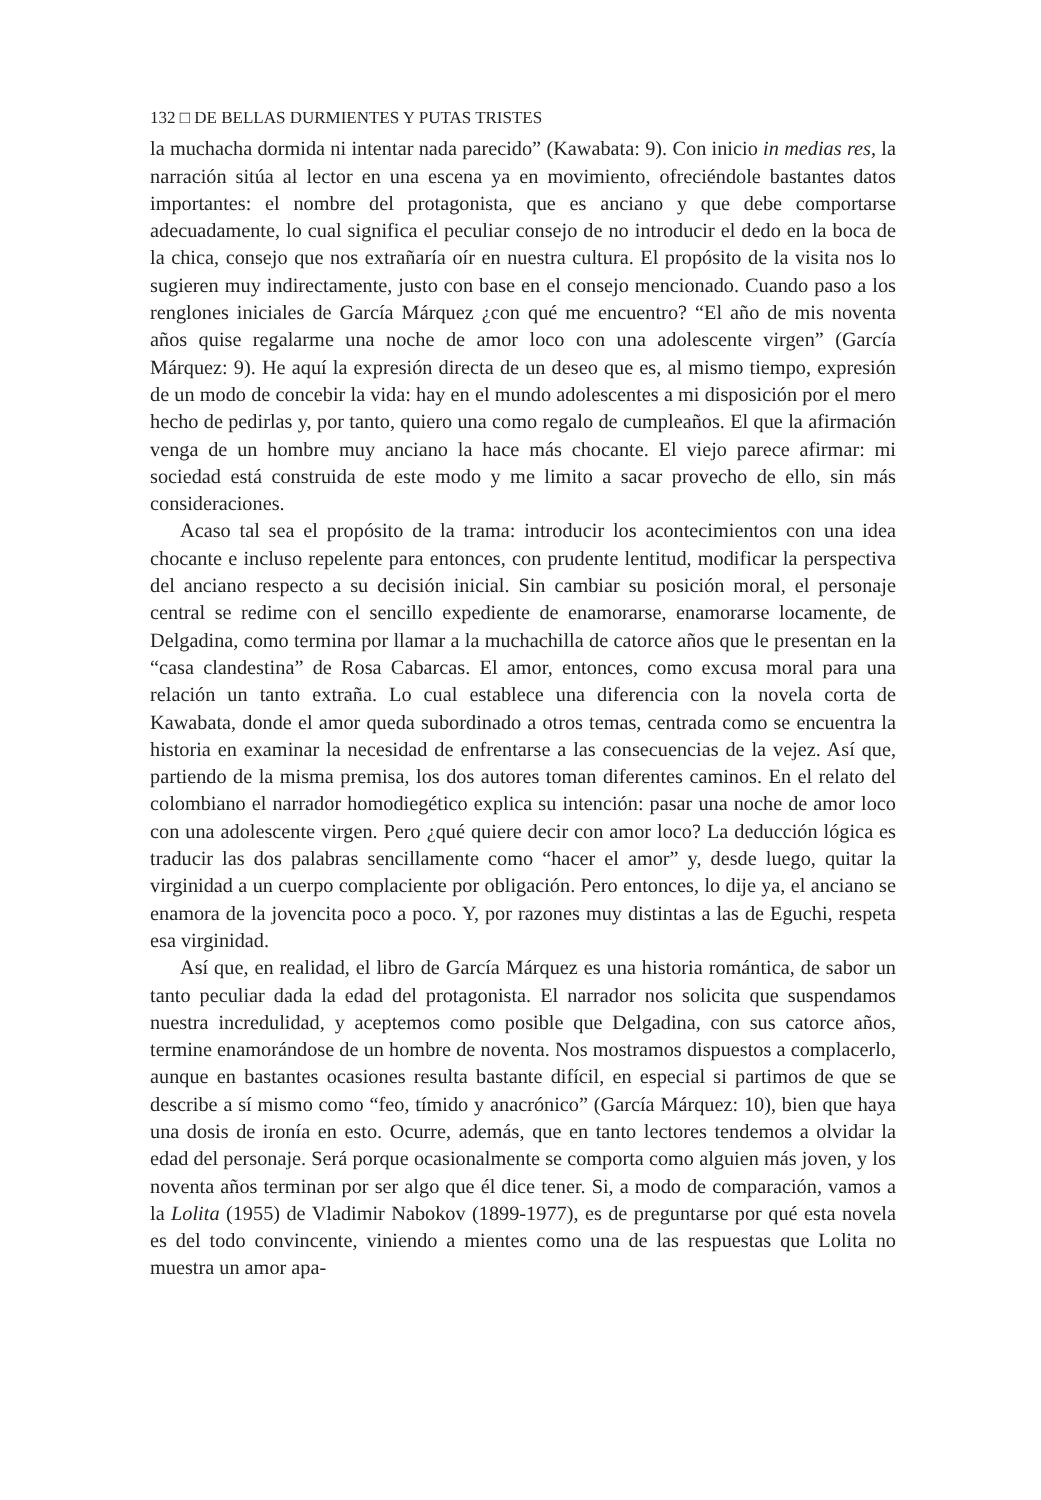132 □ DE BELLAS DURMIENTES Y PUTAS TRISTES
la muchacha dormida ni intentar nada parecido” (Kawabata: 9). Con inicio in medias res, la narración sitúa al lector en una escena ya en movimiento, ofreciéndole bastantes datos importantes: el nombre del protagonista, que es anciano y que debe comportarse adecuadamente, lo cual significa el peculiar consejo de no introducir el dedo en la boca de la chica, consejo que nos extrañaría oír en nuestra cultura. El propósito de la visita nos lo sugieren muy indirectamente, justo con base en el consejo mencionado. Cuando paso a los renglones iniciales de García Márquez ¿con qué me encuentro? “El año de mis noventa años quise regalarme una noche de amor loco con una adolescente virgen” (García Márquez: 9). He aquí la expresión directa de un deseo que es, al mismo tiempo, expresión de un modo de concebir la vida: hay en el mundo adolescentes a mi disposición por el mero hecho de pedirlas y, por tanto, quiero una como regalo de cumpleaños. El que la afirmación venga de un hombre muy anciano la hace más chocante. El viejo parece afirmar: mi sociedad está construida de este modo y me limito a sacar provecho de ello, sin más consideraciones.
Acaso tal sea el propósito de la trama: introducir los acontecimientos con una idea chocante e incluso repelente para entonces, con prudente lentitud, modificar la perspectiva del anciano respecto a su decisión inicial. Sin cambiar su posición moral, el personaje central se redime con el sencillo expediente de enamorarse, enamorarse locamente, de Delgadina, como termina por llamar a la muchachilla de catorce años que le presentan en la “casa clandestina” de Rosa Cabarcas. El amor, entonces, como excusa moral para una relación un tanto extraña. Lo cual establece una diferencia con la novela corta de Kawabata, donde el amor queda subordinado a otros temas, centrada como se encuentra la historia en examinar la necesidad de enfrentarse a las consecuencias de la vejez. Así que, partiendo de la misma premisa, los dos autores toman diferentes caminos. En el relato del colombiano el narrador homodiegético explica su intención: pasar una noche de amor loco con una adolescente virgen. Pero ¿qué quiere decir con amor loco? La deducción lógica es traducir las dos palabras sencillamente como “hacer el amor” y, desde luego, quitar la virginidad a un cuerpo complaciente por obligación. Pero entonces, lo dije ya, el anciano se enamora de la jovencita poco a poco. Y, por razones muy distintas a las de Eguchi, respeta esa virginidad.
Así que, en realidad, el libro de García Márquez es una historia romántica, de sabor un tanto peculiar dada la edad del protagonista. El narrador nos solicita que suspendamos nuestra incredulidad, y aceptemos como posible que Delgadina, con sus catorce años, termine enamorándose de un hombre de noventa. Nos mostramos dispuestos a complacerlo, aunque en bastantes ocasiones resulta bastante difícil, en especial si partimos de que se describe a sí mismo como “feo, tímido y anacrónico” (García Márquez: 10), bien que haya una dosis de ironía en esto. Ocurre, además, que en tanto lectores tendemos a olvidar la edad del personaje. Será porque ocasionalmente se comporta como alguien más joven, y los noventa años terminan por ser algo que él dice tener. Si, a modo de comparación, vamos a la Lolita (1955) de Vladimir Nabokov (1899-1977), es de preguntarse por qué esta novela es del todo convincente, viniendo a mientes como una de las respuestas que Lolita no muestra un amor apa-